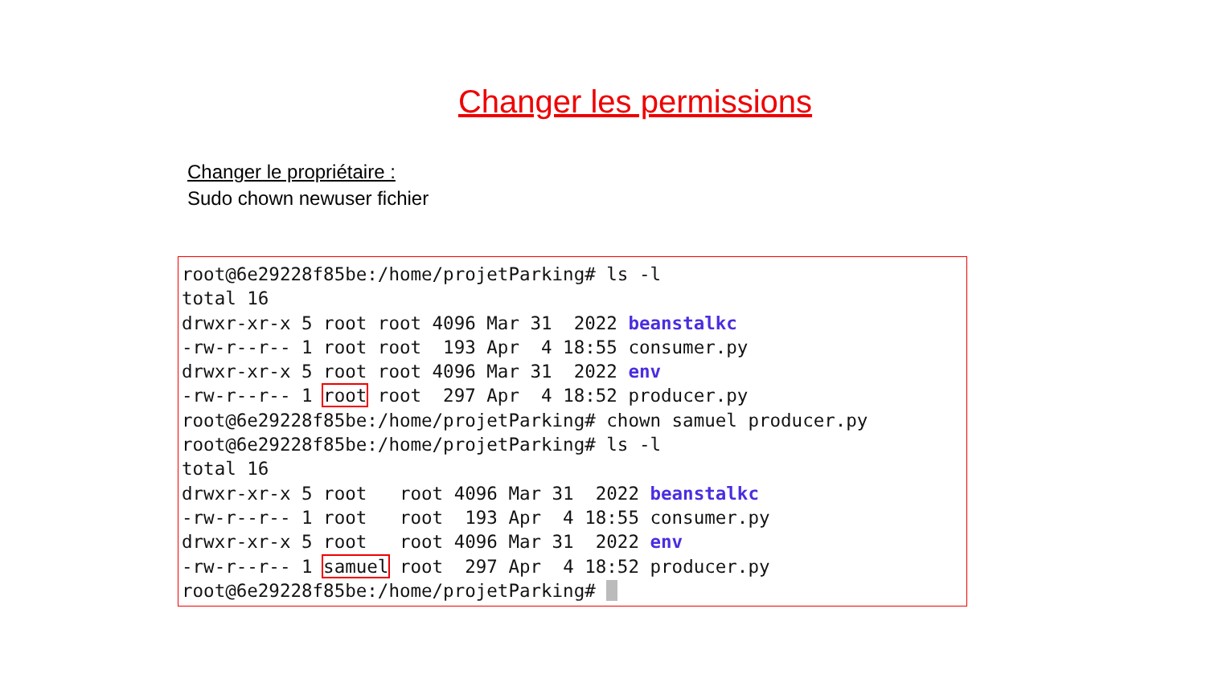Changer les permissions
Changer le propriétaire :
Sudo chown newuser fichier
root@6e29228f85be:/home/projetParking# ls -l
total 16
drwxr-xr-x 5 root root 4096 Mar 31  2022 beanstalkc
-rw-r--r-- 1 root root  193 Apr  4 18:55 consumer.py
drwxr-xr-x 5 root root 4096 Mar 31  2022 env
-rw-r--r-- 1 root root  297 Apr  4 18:52 producer.py
root@6e29228f85be:/home/projetParking# chown samuel producer.py
root@6e29228f85be:/home/projetParking# ls -l
total 16
drwxr-xr-x 5 root   root 4096 Mar 31  2022 beanstalkc
-rw-r--r-- 1 root   root  193 Apr  4 18:55 consumer.py
drwxr-xr-x 5 root   root 4096 Mar 31  2022 env
-rw-r--r-- 1 samuel root  297 Apr  4 18:52 producer.py
root@6e29228f85be:/home/projetParking#